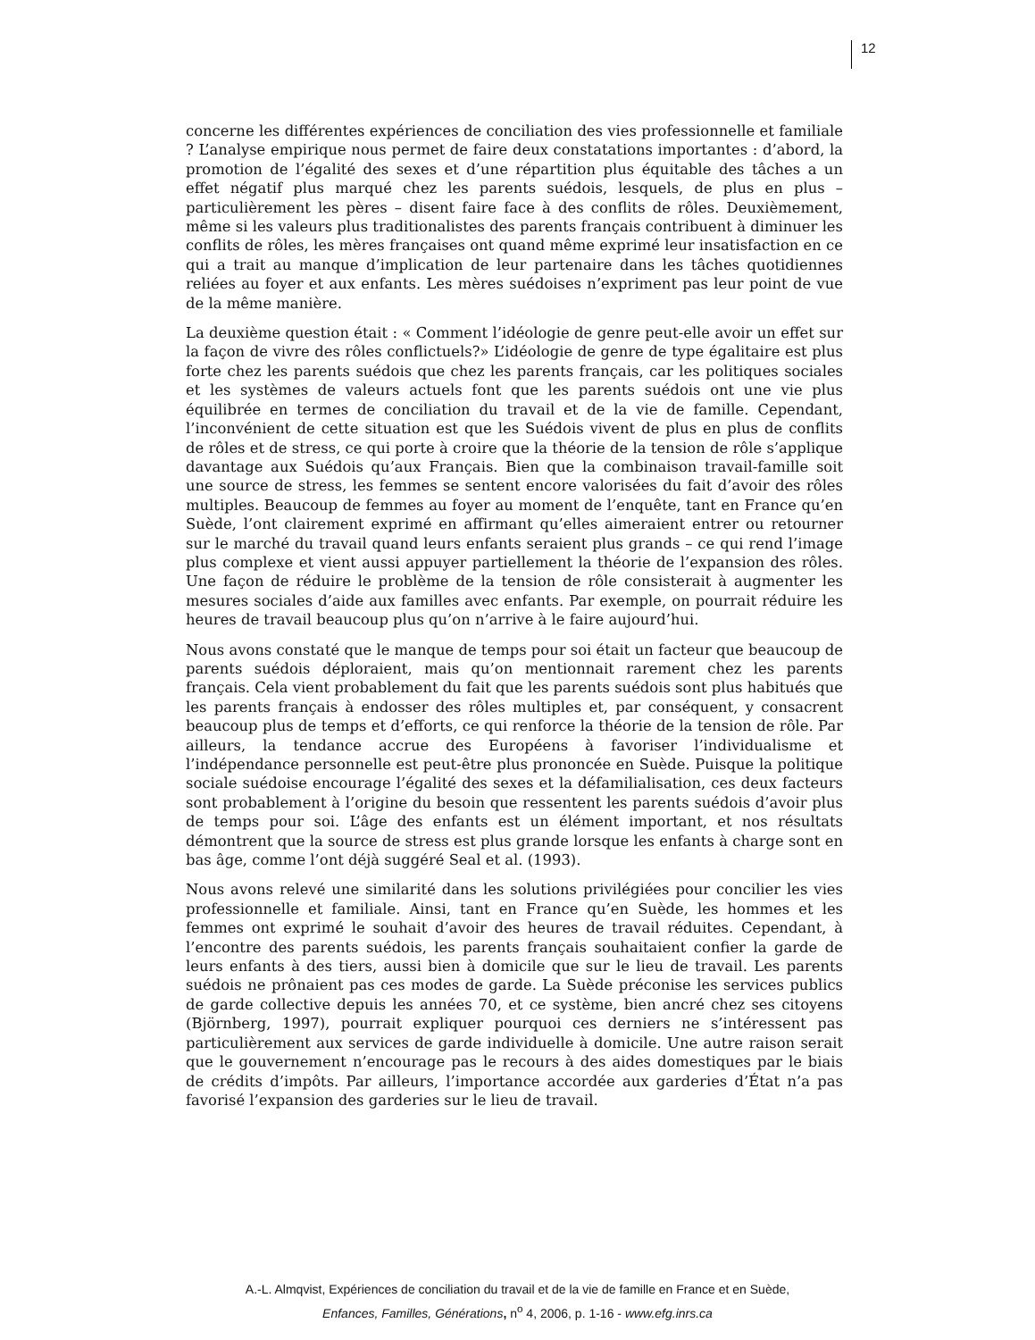12
concerne les différentes expériences de conciliation des vies professionnelle et familiale ? L’analyse empirique nous permet de faire deux constatations importantes : d’abord, la promotion de l’égalité des sexes et d’une répartition plus équitable des tâches a un effet négatif plus marqué chez les parents suédois, lesquels, de plus en plus – particulièrement les pères – disent faire face à des conflits de rôles. Deuxièmement, même si les valeurs plus traditionalistes des parents français contribuent à diminuer les conflits de rôles, les mères françaises ont quand même exprimé leur insatisfaction en ce qui a trait au manque d’implication de leur partenaire dans les tâches quotidiennes reliées au foyer et aux enfants. Les mères suédoises n’expriment pas leur point de vue de la même manière.
La deuxième question était : « Comment l’idéologie de genre peut-elle avoir un effet sur la façon de vivre des rôles conflictuels?» L’idéologie de genre de type égalitaire est plus forte chez les parents suédois que chez les parents français, car les politiques sociales et les systèmes de valeurs actuels font que les parents suédois ont une vie plus équilibrée en termes de conciliation du travail et de la vie de famille. Cependant, l’inconvénient de cette situation est que les Suédois vivent de plus en plus de conflits de rôles et de stress, ce qui porte à croire que la théorie de la tension de rôle s’applique davantage aux Suédois qu’aux Français. Bien que la combinaison travail-famille soit une source de stress, les femmes se sentent encore valorisées du fait d’avoir des rôles multiples. Beaucoup de femmes au foyer au moment de l’enquête, tant en France qu’en Suède, l’ont clairement exprimé en affirmant qu’elles aimeraient entrer ou retourner sur le marché du travail quand leurs enfants seraient plus grands – ce qui rend l’image plus complexe et vient aussi appuyer partiellement la théorie de l’expansion des rôles. Une façon de réduire le problème de la tension de rôle consisterait à augmenter les mesures sociales d’aide aux familles avec enfants. Par exemple, on pourrait réduire les heures de travail beaucoup plus qu’on n’arrive à le faire aujourd’hui.
Nous avons constaté que le manque de temps pour soi était un facteur que beaucoup de parents suédois déploraient, mais qu’on mentionnait rarement chez les parents français. Cela vient probablement du fait que les parents suédois sont plus habitués que les parents français à endosser des rôles multiples et, par conséquent, y consacrent beaucoup plus de temps et d’efforts, ce qui renforce la théorie de la tension de rôle. Par ailleurs, la tendance accrue des Européens à favoriser l’individualisme et l’indépendance personnelle est peut-être plus prononcée en Suède. Puisque la politique sociale suédoise encourage l’égalité des sexes et la défamilialisation, ces deux facteurs sont probablement à l’origine du besoin que ressentent les parents suédois d’avoir plus de temps pour soi. L’âge des enfants est un élément important, et nos résultats démontrent que la source de stress est plus grande lorsque les enfants à charge sont en bas âge, comme l’ont déjà suggéré Seal et al. (1993).
Nous avons relevé une similarité dans les solutions privilégiées pour concilier les vies professionnelle et familiale. Ainsi, tant en France qu’en Suède, les hommes et les femmes ont exprimé le souhait d’avoir des heures de travail réduites. Cependant, à l’encontre des parents suédois, les parents français souhaitaient confier la garde de leurs enfants à des tiers, aussi bien à domicile que sur le lieu de travail. Les parents suédois ne prônaient pas ces modes de garde. La Suède préconise les services publics de garde collective depuis les années 70, et ce système, bien ancré chez ses citoyens (Björnberg, 1997), pourrait expliquer pourquoi ces derniers ne s’intéressent pas particulièrement aux services de garde individuelle à domicile. Une autre raison serait que le gouvernement n’encourage pas le recours à des aides domestiques par le biais de crédits d’impôts. Par ailleurs, l’importance accordée aux garderies d’État n’a pas favorisé l’expansion des garderies sur le lieu de travail.
A.-L. Almqvist, Expériences de conciliation du travail et de la vie de famille en France et en Suède,
Enfances, Familles, Générations, n<sup>o</sup> 4, 2006, p. 1-16 - www.efg.inrs.ca